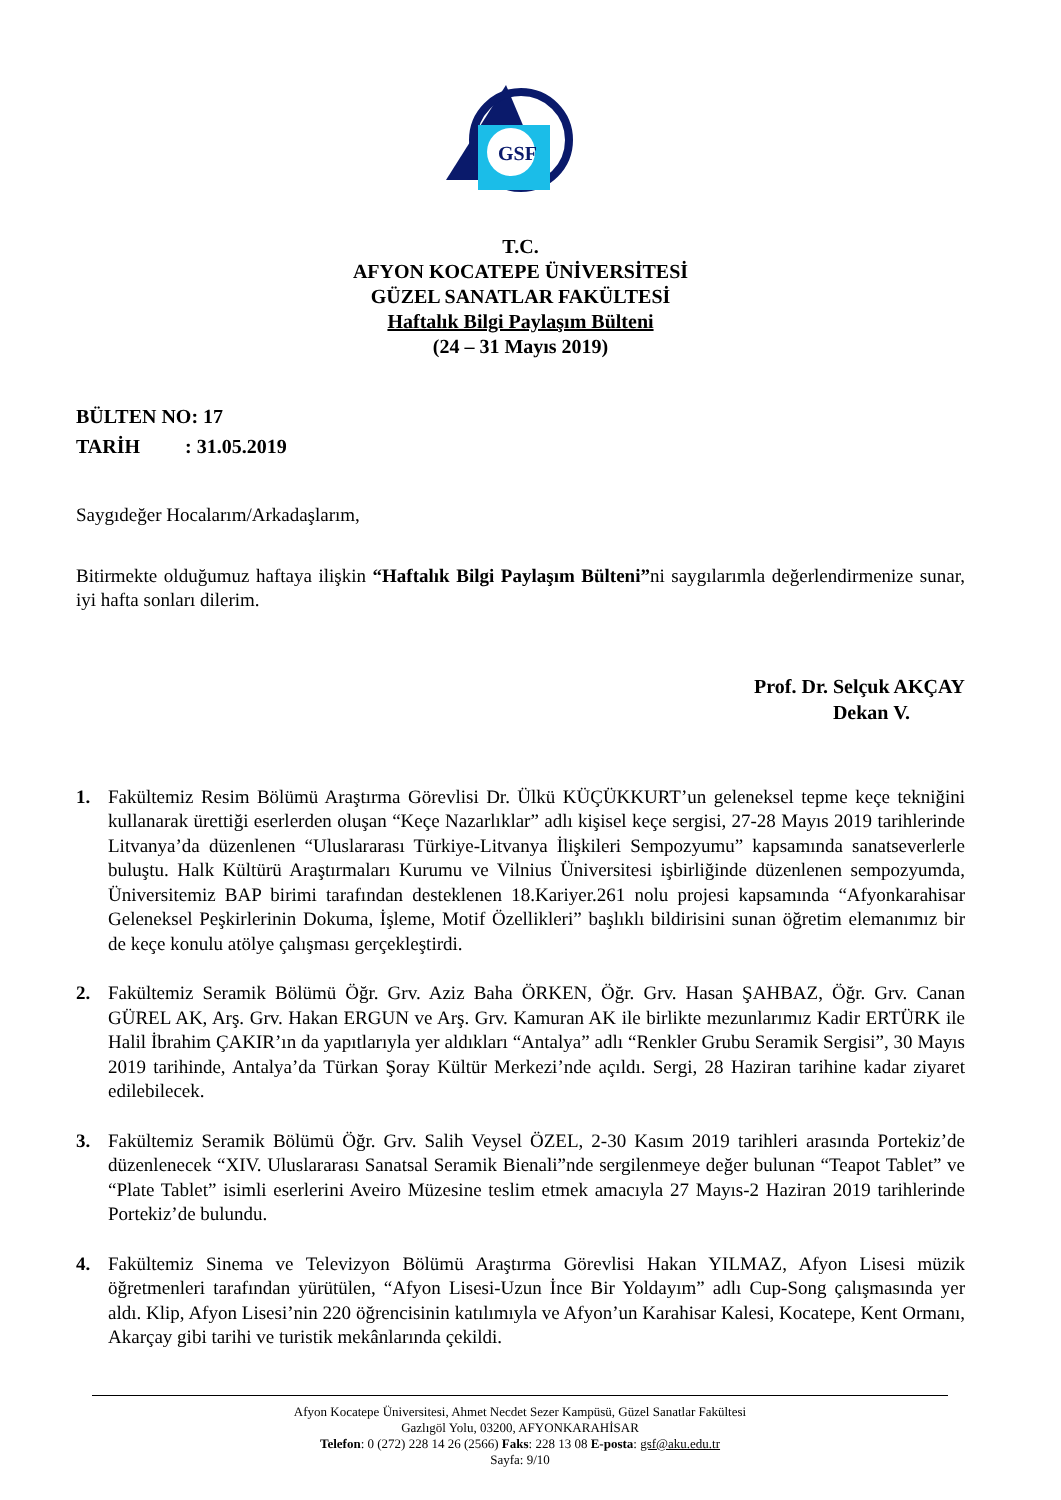GSF
T.C.
AFYON KOCATEPE ÜNİVERSİTESİ
GÜZEL SANATLAR FAKÜLTESİ
Haftalık Bilgi Paylaşım Bülteni
(24 – 31 Mayıs 2019)
BÜLTEN NO: 17
TARİH : 31.05.2019
Saygıdeğer Hocalarım/Arkadaşlarım,
Bitirmekte olduğumuz haftaya ilişkin “Haftalık Bilgi Paylaşım Bülteni”ni saygılarımla değerlendirmenize sunar, iyi hafta sonları dilerim.
Prof. Dr. Selçuk AKÇAY
Dekan V.
1. Fakültemiz Resim Bölümü Araştırma Görevlisi Dr. Ülkü KÜÇÜKKURT’un geleneksel tepme keçe tekniğini kullanarak ürettiği eserlerden oluşan “Keçe Nazarlıklar” adlı kişisel keçe sergisi, 27-28 Mayıs 2019 tarihlerinde Litvanya’da düzenlenen “Uluslararası Türkiye-Litvanya İlişkileri Sempozyumu” kapsamında sanatseverlerle buluştu. Halk Kültürü Araştırmaları Kurumu ve Vilnius Üniversitesi işbirliğinde düzenlenen sempozyumda, Üniversitemiz BAP birimi tarafından desteklenen 18.Kariyer.261 nolu projesi kapsamında “Afyonkarahisar Geleneksel Peşkirlerinin Dokuma, İşleme, Motif Özellikleri” başlıklı bildirisini sunan öğretim elemanımız bir de keçe konulu atölye çalışması gerçekleştirdi.
2. Fakültemiz Seramik Bölümü Öğr. Grv. Aziz Baha ÖRKEN, Öğr. Grv. Hasan ŞAHBAZ, Öğr. Grv. Canan GÜREL AK, Arş. Grv. Hakan ERGUN ve Arş. Grv. Kamuran AK ile birlikte mezunlarımız Kadir ERTÜRK ile Halil İbrahim ÇAKIR’ın da yapıtlarıyla yer aldıkları “Antalya” adlı “Renkler Grubu Seramik Sergisi”, 30 Mayıs 2019 tarihinde, Antalya’da Türkan Şoray Kültür Merkezi’nde açıldı. Sergi, 28 Haziran tarihine kadar ziyaret edilebilecek.
3. Fakültemiz Seramik Bölümü Öğr. Grv. Salih Veysel ÖZEL, 2-30 Kasım 2019 tarihleri arasında Portekiz’de düzenlenecek “XIV. Uluslararası Sanatsal Seramik Bienali”nde sergilenmeye değer bulunan “Teapot Tablet” ve “Plate Tablet” isimli eserlerini Aveiro Müzesine teslim etmek amacıyla 27 Mayıs-2 Haziran 2019 tarihlerinde Portekiz’de bulundu.
4. Fakültemiz Sinema ve Televizyon Bölümü Araştırma Görevlisi Hakan YILMAZ, Afyon Lisesi müzik öğretmenleri tarafından yürütülen, “Afyon Lisesi-Uzun İnce Bir Yoldayım” adlı Cup-Song çalışmasında yer aldı. Klip, Afyon Lisesi’nin 220 öğrencisinin katılımıyla ve Afyon’un Karahisar Kalesi, Kocatepe, Kent Ormanı, Akarçay gibi tarihi ve turistik mekânlarında çekildi.
Afyon Kocatepe Üniversitesi, Ahmet Necdet Sezer Kampüsü, Güzel Sanatlar Fakültesi
Gazlıgöl Yolu, 03200, AFYONKARAHİSAR
Telefon: 0 (272) 228 14 26 (2566) Faks: 228 13 08 E-posta: gsf@aku.edu.tr
Sayfa: 9/10